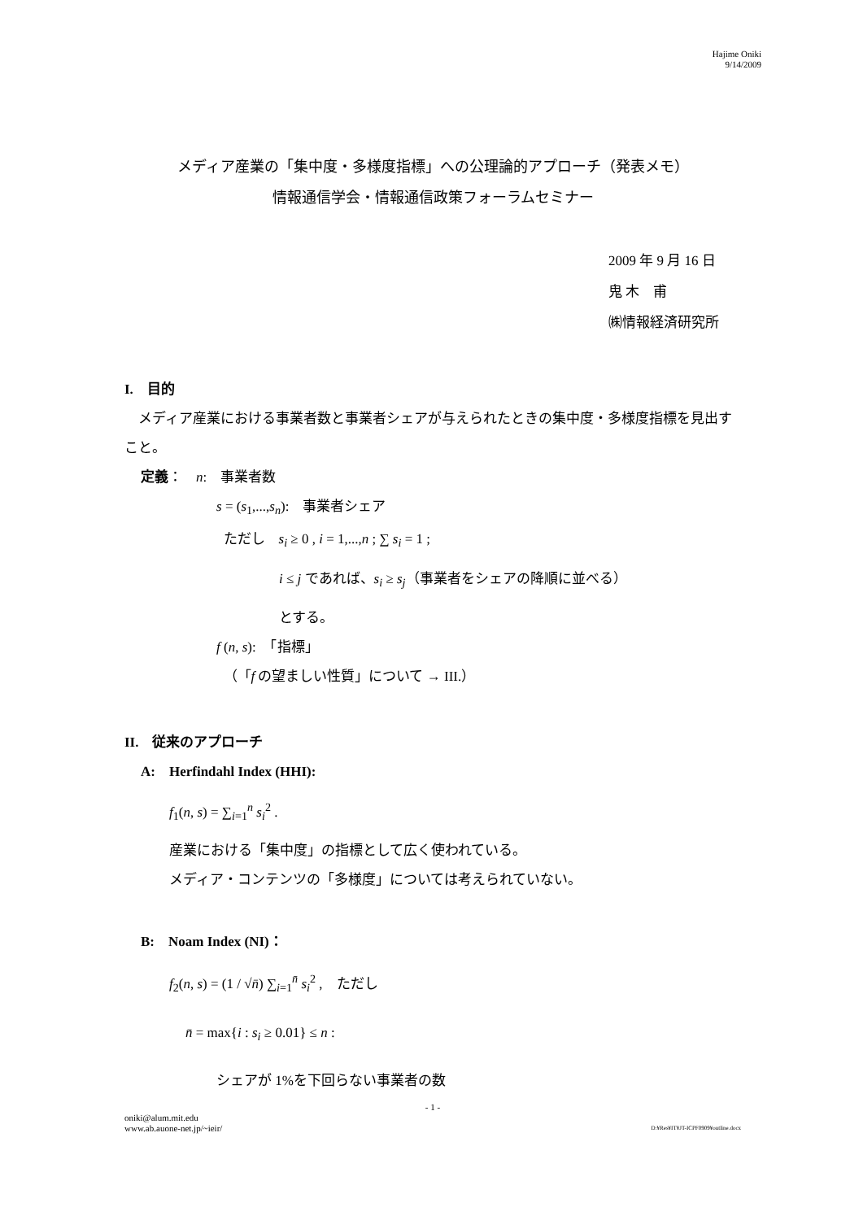Hajime Oniki
9/14/2009
メディア産業の「集中度・多様度指標」への公理論的アプローチ（発表メモ）
情報通信学会・情報通信政策フォーラムセミナー
2009 年 9 月 16 日
鬼 木　甫
㈱情報経済研究所
I.　目的
 メディア産業における事業者数と事業者シェアが与えられたときの集中度・多様度指標を見出すこと。
定義：　n:　事業者数
s = (s<sub>1</sub>,...,s<sub>n</sub>):　事業者シェア
 ただし　s<sub>i</sub> ≥ 0 , i = 1,...,n ; ∑ s<sub>i</sub> = 1 ;
i ≤ j であれば、s<sub>i</sub> ≥ s<sub>j</sub>（事業者をシェアの降順に並べる）
とする。
f (n, s):　「指標」
 （「f の望ましい性質」について → III.）
II.　従来のアプローチ
A:　Herfindahl Index (HHI):
f<sub>1</sub>(n, s) = ∑<sub>i=1</sub><sup>n</sup> s<sub>i</sub><sup>2</sup> .
産業における「集中度」の指標として広く使われている。
メディア・コンテンツの「多様度」については考えられていない。
B:　Noam Index (NI)：
f<sub>2</sub>(n, s) = (1 / √n̄) ∑<sub>i=1</sub><sup>n̄</sup> s<sub>i</sub><sup>2</sup> ,　ただし
n̄ = max{i : s<sub>i</sub> ≥ 0.01} ≤ n :
シェアが 1%を下回らない事業者の数
- 1 -
oniki@alum.mit.edu
www.ab.auone-net.jp/~ieir/ D:¥Res¥IT¥JT-ICPF0909¥outline.docx